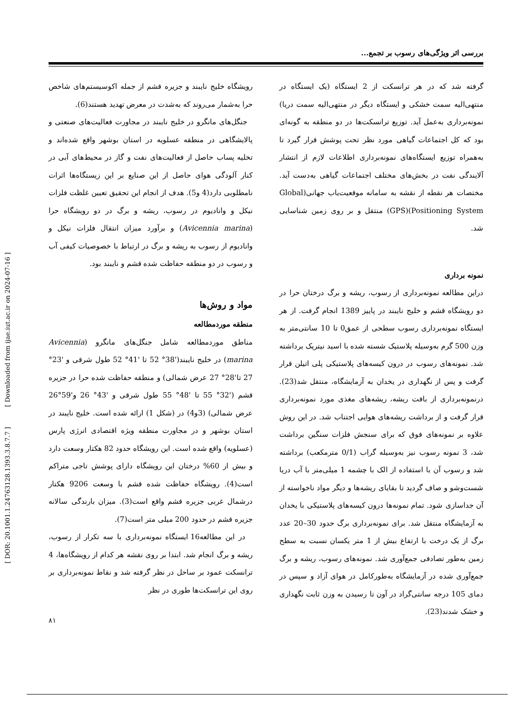بررسی اثر ویژگی‌های رسوب بر تجمع...
رویشگاه خلیج نایبند و جزیره قشم از جمله اکوسیستم‌های شاخص حرا به‌شمار می‌روند که به‌شدت در معرض تهدید هستند(6).
جنگل‌های مانگرو در خلیج نایبند در مجاورت فعالیت‌های صنعتی و پالایشگاهی در منطقه عسلویه در استان بوشهر واقع شده‌اند و تخلیه پساب حاصل از فعالیت‌های نفت و گاز در محیط‌های آبی در کنار آلودگی هوای حاصل از این صنایع بر این زیستگاه‌ها اثرات نامطلوبی دارد(4 و5). هدف از انجام این تحقیق تعیین غلظت فلزات نیکل و وانادیوم در رسوب، ریشه و برگ در دو رویشگاه حرا (Avicennia marina) و برآورد میزان انتقال فلزات نیکل و وانادیوم از رسوب به ریشه و برگ در ارتباط با خصوصیات کیفی آب و رسوب در دو منطقه حفاظت شده قشم و نایبند بود.
مواد و روش‌ها
منطقه موردمطالعه
مناطق موردمطالعه شامل جنگل‌های مانگرو (Avicennia marina) در خلیج نایبند('38° 52 تا '41° 52 طول شرقی و '23° 27 تا'28° 27 عرض شمالی) و منطقه حفاظت شده حرا در جزیره قشم ('32° 55 تا '48° 55 طول شرقی و '43° 26 و'59°26 عرض شمالی) (3و4) در (شکل 1) ارائه شده است. خلیج نایبند در استان بوشهر و در مجاورت منطقه ویژه اقتصادی انرژی پارس (عسلویه) واقع شده است. این رویشگاه حدود 82 هکتار وسعت دارد و بیش از 60% درختان این رویشگاه دارای پوشش تاجی متراکم است(4). رویشگاه حفاظت شده قشم با وسعت 9206 هکتار درشمال غربی جزیره قشم واقع است(3). میزان بارندگی سالانه جزیره قشم در حدود 200 میلی متر است(7).
در این مطالعه16 ایستگاه نمونه‌برداری با سه تکرار از رسوب، ریشه و برگ انجام شد. ابتدا بر روی نقشه هر کدام از رویشگاه‌ها، 4 ترانسکت عمود بر ساحل در نظر گرفته شد و نقاط نمونه‌برداری بر روی این ترانسکت‌ها طوری در نظر
گرفته شد که در هر ترانسکت از 2 ایستگاه (یک ایستگاه در منتهی‌الیه سمت خشکی و ایستگاه دیگر در منتهی‌الیه سمت دریا) نمونه‌برداری به‌عمل آید. توزیع ترانسکت‌ها در دو منطقه به گونه‌ای بود که کل اجتماعات گیاهی مورد نظر تحت پوشش قرار گیرد تا به‌همراه توزیع ایستگاه‌های نمونه‌برداری اطلاعات لازم از انتشار آلایندگی نفت در بخش‌های مختلف اجتماعات گیاهی به‌دست آید. مختصات هر نقطه از نقشه به سامانه موقعیت‌یاب جهانی(Global Positioning System)(GPS) منتقل و بر روی زمین شناسایی شد.
نمونه برداری
دراین مطالعه نمونه‌برداری از رسوب، ریشه و برگ درختان حرا در دو رویشگاه قشم و خلیج نایبند در پاییز 1389 انجام گرفت. از هر ایستگاه نمونه‌برداری رسوب سطحی از عمق0 تا 10 سانتی‌متر به وزن 500 گرم به‌وسیله پلاستیک شسته شده با اسید نیتریک برداشته شد. نمونه‌های رسوب در درون کیسه‌های پلاستیکی پلی اتیلن قرار گرفت و پس از نگهداری در یخدان به آزمایشگاه، منتقل شد(23). درنمونه‌برداری از بافت ریشه، ریشه‌های مغذی مورد نمونه‌برداری قرار گرفت و از برداشت ریشه‌های هوایی اجتناب شد. در این روش علاوه بر نمونه‌های فوق که برای سنجش فلزات سنگین برداشت شد، 3 نمونه رسوب نیز به‌وسیله گراب (0/1 مترمکعب) برداشته شد و رسوب آن با استفاده از الک با چشمه 1 میلی‌متر با آب دریا شست‌وشو و صاف گردید تا بقایای ریشه‌ها و دیگر مواد ناخواسته از آن جداسازی شود. تمام نمونه‌ها درون کیسه‌های پلاستیکی با یخدان به آزمایشگاه منتقل شد. برای نمونه‌برداری برگ حدود 30–20 عدد برگ از یک درخت با ارتفاع بیش از 1 متر یکسان نسبت به سطح زمین به‌طور تصادفی جمع‌آوری شد. نمونه‌های رسوب، ریشه و برگ جمع‌آوری شده در آزمایشگاه به‌طورکامل در هوای آزاد و سپس در دمای 105 درجه سانتی‌گراد در آون تا رسیدن به وزن ثابت نگهداری و خشک شدند(23).
[ DOR: 20.1001.1.24763128.1393.3.8.7.7 ] [ Downloaded from ijae.iut.ac.ir on 2024-07-16 ]
۸۱